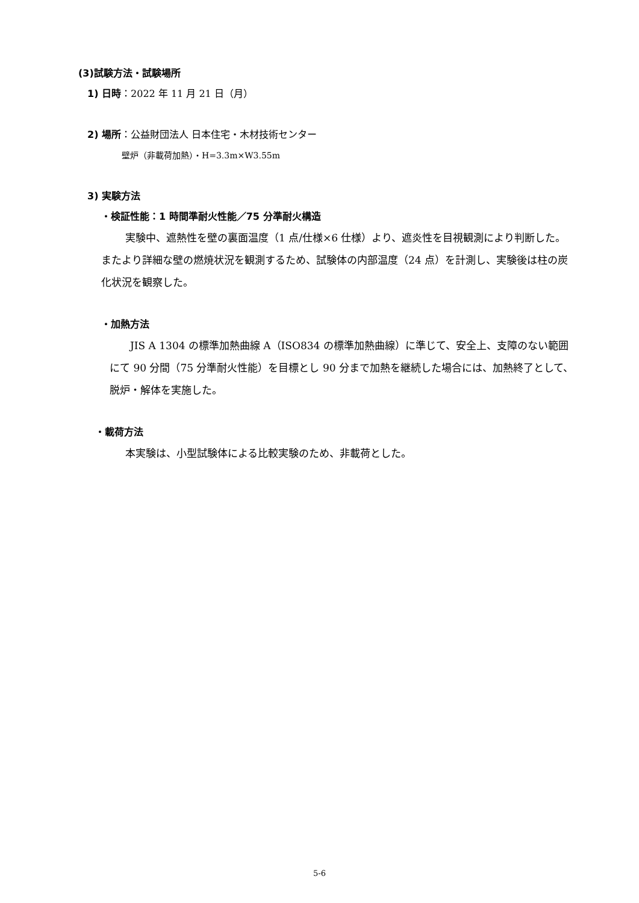(3)試験方法・試験場所
1) 日時：2022 年 11 月 21 日（月）
2) 場所：公益財団法人 日本住宅・木材技術センター
壁炉（非載荷加熱）・H=3.3m×W3.55m
3) 実験方法
・検証性能：1 時間準耐火性能／75 分準耐火構造
実験中、遮熱性を壁の裏面温度（1 点/仕様×6 仕様）より、遮炎性を目視観測により判断した。またより詳細な壁の燃焼状況を観測するため、試験体の内部温度（24 点）を計測し、実験後は柱の炭化状況を観察した。
・加熱方法
JIS A 1304 の標準加熱曲線 A（ISO834 の標準加熱曲線）に準じて、安全上、支障のない範囲にて 90 分間（75 分準耐火性能）を目標とし 90 分まで加熱を継続した場合には、加熱終了として、脱炉・解体を実施した。
・載荷方法
本実験は、小型試験体による比較実験のため、非載荷とした。
5-6